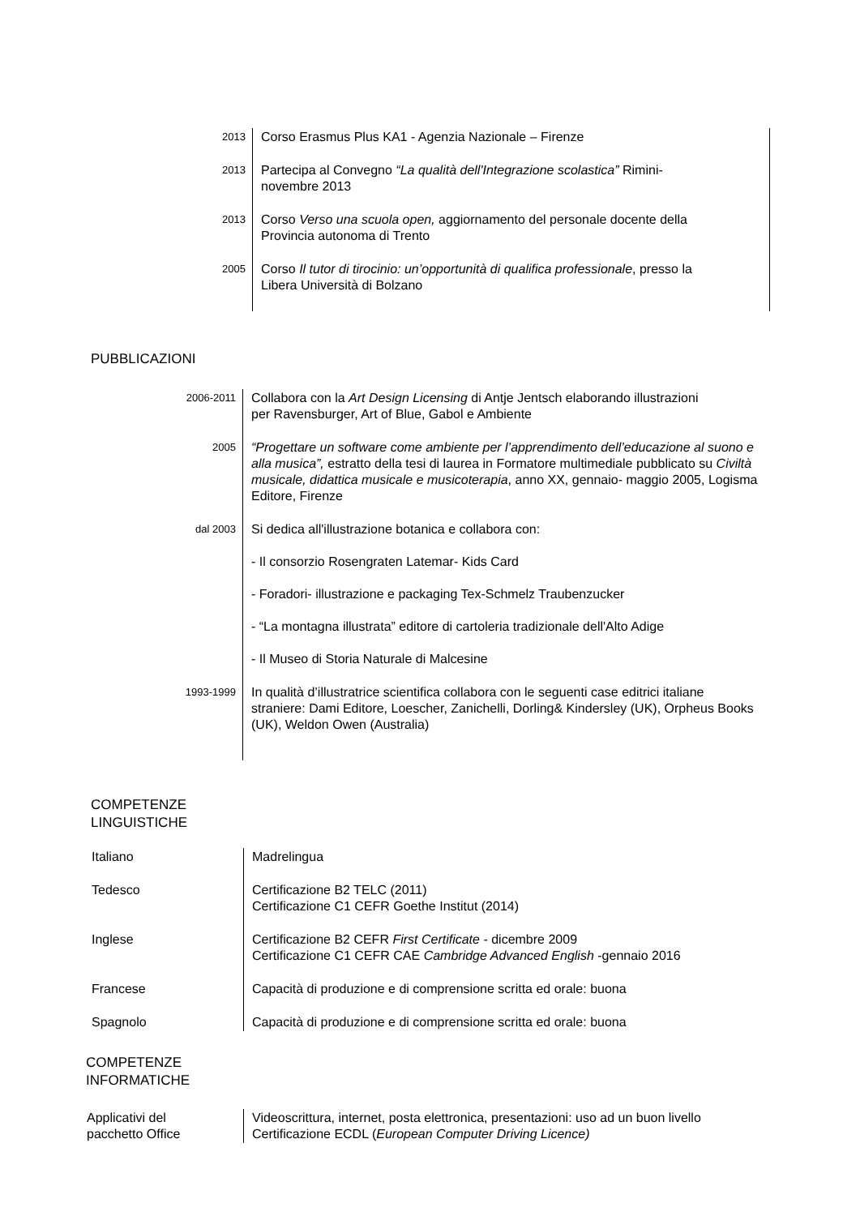| 2013 | Corso Erasmus Plus KA1 - Agenzia Nazionale – Firenze |
| 2013 | Partecipa al Convegno “La qualità dell'Integrazione scolastica” Rimini- novembre 2013 |
| 2013 | Corso Verso una scuola open, aggiornamento del personale docente della Provincia autonoma di Trento |
| 2005 | Corso Il tutor di tirocinio: un’opportunità di qualifica professionale , presso la Libera Università di Bolzano |
PUBBLICAZIONI
| 2006-2011 | Collabora con la Art Design Licensing di Antje Jentsch elaborando illustrazioni per Ravensburger, Art of Blue, Gabol e Ambiente |
| 2005 | “Progettare un software come ambiente per l’apprendimento dell’educazione al suono e alla musica”, estratto della tesi di laurea in Formatore multimediale pubblicato su Civiltà musicale, didattica musicale e musicoterapia , anno XX, gennaio- maggio 2005, Logisma Editore, Firenze |
| dal 2003 | Si dedica all'illustrazione botanica e collabora con: - Il consorzio Rosengraten Latemar- Kids Card - Foradori- illustrazione e packaging Tex-Schmelz Traubenzucker - “La montagna illustrata” editore di cartoleria tradizionale dell'Alto Adige - Il Museo di Storia Naturale di Malcesine |
| 1993-1999 | In qualità d’illustratrice scientifica collabora con le seguenti case editrici italiane straniere: Dami Editore, Loescher, Zanichelli, Dorling& Kindersley (UK), Orpheus Books (UK), Weldon Owen (Australia) |
COMPETENZE
LINGUISTICHE
| Italiano | Madrelingua |
| Tedesco | Certificazione B2 TELC (2011) Certificazione C1 CEFR Goethe Institut (2014) |
| Inglese | Certificazione B2 CEFR First Certificate - dicembre 2009 Certificazione C1 CEFR CAE Cambridge Advanced English -gennaio 2016 |
| Francese | Capacità di produzione e di comprensione scritta ed orale: buona |
| Spagnolo | Capacità di produzione e di comprensione scritta ed orale: buona |
COMPETENZE
INFORMATICHE
| Applicativi del pacchetto Office | Videoscrittura, internet, posta elettronica, presentazioni: uso ad un buon livello Certificazione ECDL ( European Computer Driving Licence) |